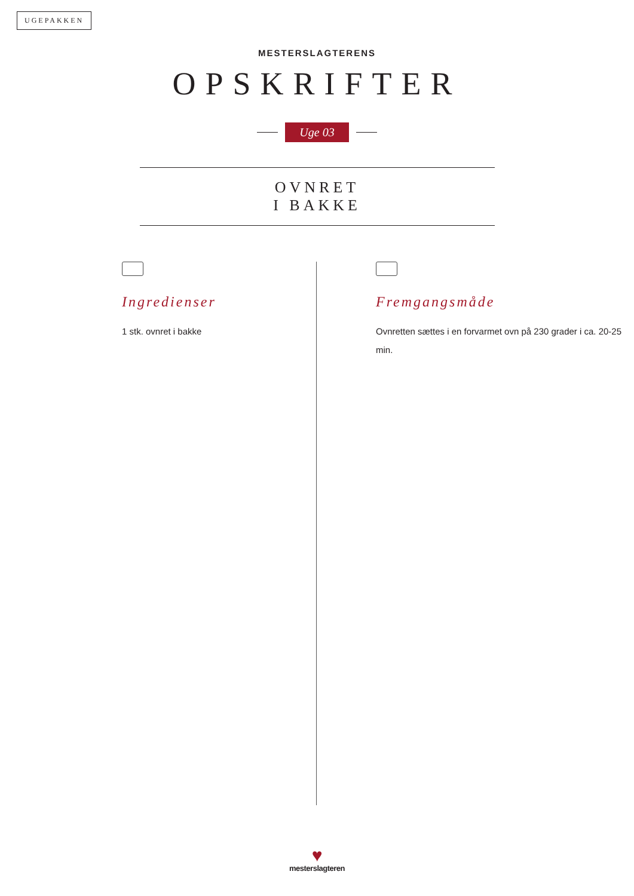UGEPAKKEN
MESTERSLAGTERENS
OPSKRIFTER
Uge 03
OVNRET
I BAKKE
Ingredienser
1 stk. ovnret i bakke
Fremgangsmåde
Ovnretten sættes i en forvarmet ovn på 230 grader i ca. 20-25 min.
♥
mesterslagteren